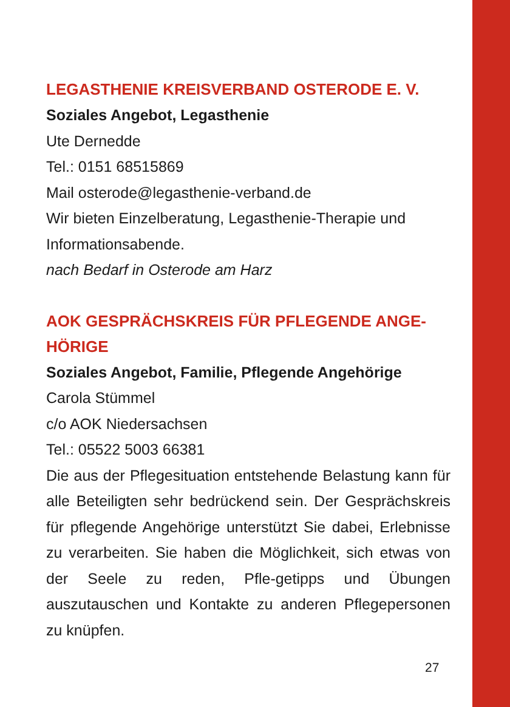LEGASTHENIE KREISVERBAND OSTERODE E. V.
Soziales Angebot, Legasthenie
Ute Dernedde
Tel.: 0151 68515869
Mail osterode@legasthenie-verband.de
Wir bieten Einzelberatung, Legasthenie-Therapie und Informationsabende.
nach Bedarf in Osterode am Harz
AOK GESPRÄCHSKREIS FÜR PFLEGENDE ANGE-HÖRIGE
Soziales Angebot, Familie, Pflegende Angehörige
Carola Stümmel
c/o AOK Niedersachsen
Tel.: 05522 5003 66381
Die aus der Pflegesituation entstehende Belastung kann für alle Beteiligten sehr bedrückend sein. Der Gesprächskreis für pflegende Angehörige unterstützt Sie dabei, Erlebnisse zu verarbeiten. Sie haben die Möglichkeit, sich etwas von der Seele zu reden, Pfle-getipps und Übungen auszutauschen und Kontakte zu anderen Pflegepersonen zu knüpfen.
27